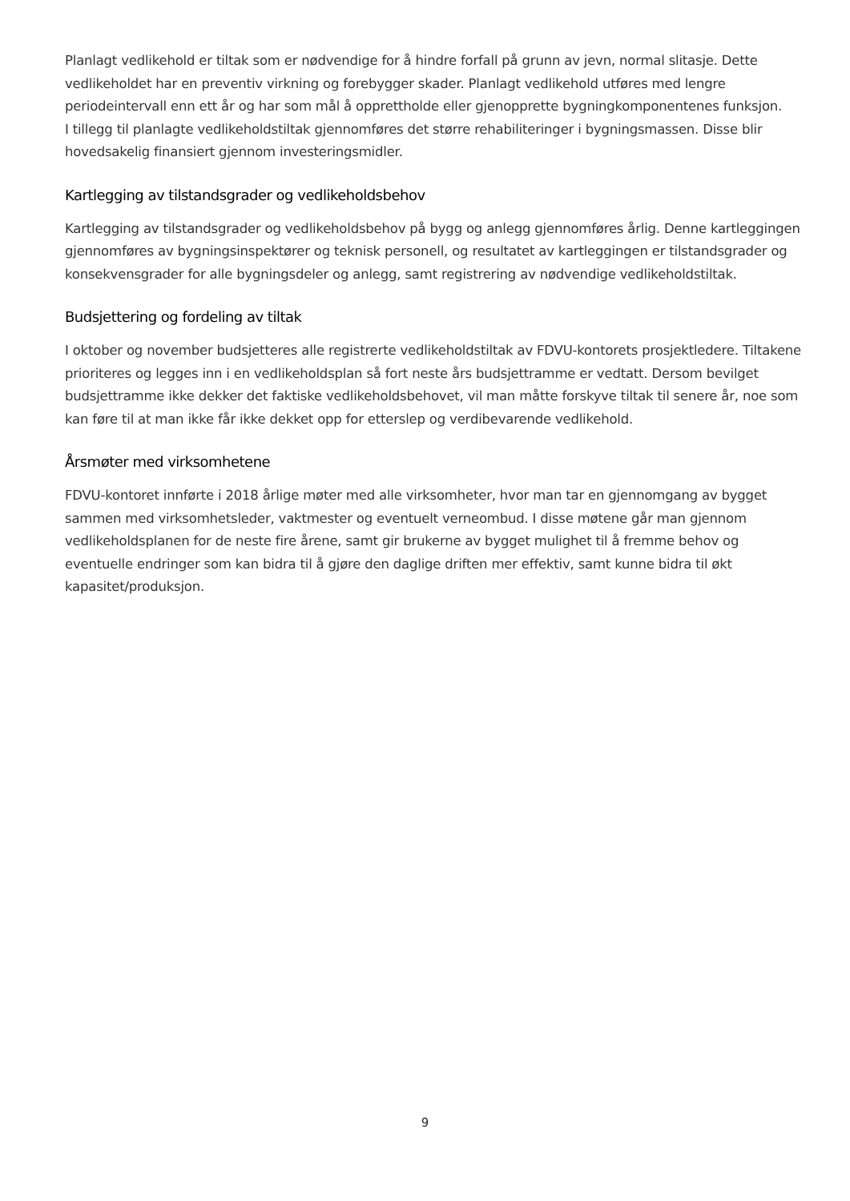Planlagt vedlikehold er tiltak som er nødvendige for å hindre forfall på grunn av jevn, normal slitasje. Dette vedlikeholdet har en preventiv virkning og forebygger skader. Planlagt vedlikehold utføres med lengre periodeintervall enn ett år og har som mål å opprettholde eller gjenopprette bygningkomponentenes funksjon.
I tillegg til planlagte vedlikeholdstiltak gjennomføres det større rehabiliteringer i bygningsmassen. Disse blir hovedsakelig finansiert gjennom investeringsmidler.
Kartlegging av tilstandsgrader og vedlikeholdsbehov
Kartlegging av tilstandsgrader og vedlikeholdsbehov på bygg og anlegg gjennomføres årlig. Denne kartleggingen gjennomføres av bygningsinspektører og teknisk personell, og resultatet av kartleggingen er tilstandsgrader og konsekvensgrader for alle bygningsdeler og anlegg, samt registrering av nødvendige vedlikeholdstiltak.
Budsjettering og fordeling av tiltak
I oktober og november budsjetteres alle registrerte vedlikeholdstiltak av FDVU-kontorets prosjektledere. Tiltakene prioriteres og legges inn i en vedlikeholdsplan så fort neste års budsjettramme er vedtatt. Dersom bevilget budsjettramme ikke dekker det faktiske vedlikeholdsbehovet, vil man måtte forskyve tiltak til senere år, noe som kan føre til at man ikke får ikke dekket opp for etterslep og verdibevarende vedlikehold.
Årsmøter med virksomhetene
FDVU-kontoret innførte i 2018 årlige møter med alle virksomheter, hvor man tar en gjennomgang av bygget sammen med virksomhetsleder, vaktmester og eventuelt verneombud. I disse møtene går man gjennom vedlikeholdsplanen for de neste fire årene, samt gir brukerne av bygget mulighet til å fremme behov og eventuelle endringer som kan bidra til å gjøre den daglige driften mer effektiv, samt kunne bidra til økt kapasitet/produksjon.
9